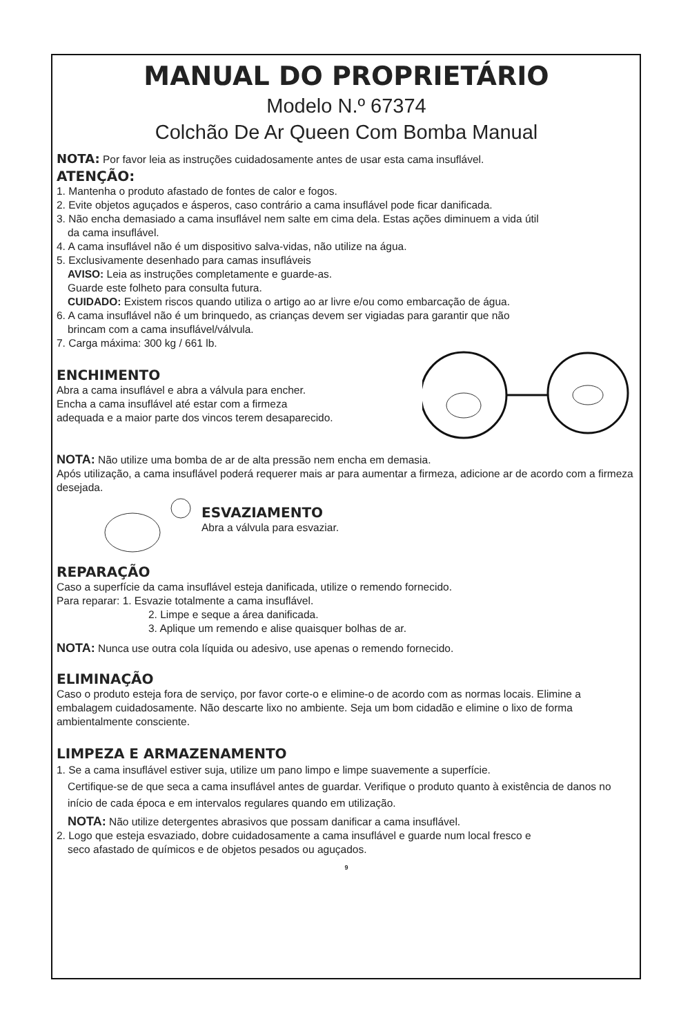MANUAL DO PROPRIETÁRIO
Modelo N.º 67374
Colchão De Ar Queen Com Bomba Manual
NOTA: Por favor leia as instruções cuidadosamente antes de usar esta cama insuflável.
ATENÇÃO:
1. Mantenha o produto afastado de fontes de calor e fogos.
2. Evite objetos aguçados e ásperos, caso contrário a cama insuflável pode ficar danificada.
3. Não encha demasiado a cama insuflável nem salte em cima dela. Estas ações diminuem a vida útil
da cama insuflável.
4. A cama insuflável não é um dispositivo salva-vidas, não utilize na água.
5. Exclusivamente desenhado para camas insufláveis
AVISO: Leia as instruções completamente e guarde-as.
Guarde este folheto para consulta futura.
CUIDADO: Existem riscos quando utiliza o artigo ao ar livre e/ou como embarcação de água.
6. A cama insuflável não é um brinquedo, as crianças devem ser vigiadas para garantir que não
brincam com a cama insuflável/válvula.
7. Carga máxima: 300 kg / 661 lb.
ENCHIMENTO
Abra a cama insuflável e abra a válvula para encher.
Encha a cama insuflável até estar com a firmeza
adequada e a maior parte dos vincos terem desaparecido.
NOTA: Não utilize uma bomba de ar de alta pressão nem encha em demasia.
Após utilização, a cama insuflável poderá requerer mais ar para aumentar a firmeza, adicione ar de acordo com a firmeza desejada.
ESVAZIAMENTO
Abra a válvula para esvaziar.
REPARAÇÃO
Caso a superfície da cama insuflável esteja danificada, utilize o remendo fornecido.
Para reparar: 1. Esvazie totalmente a cama insuflável.
2. Limpe e seque a área danificada.
3. Aplique um remendo e alise quaisquer bolhas de ar.
NOTA: Nunca use outra cola líquida ou adesivo, use apenas o remendo fornecido.
ELIMINAÇÃO
Caso o produto esteja fora de serviço, por favor corte-o e elimine-o de acordo com as normas locais. Elimine a embalagem cuidadosamente. Não descarte lixo no ambiente. Seja um bom cidadão e elimine o lixo de forma ambientalmente consciente.
LIMPEZA E ARMAZENAMENTO
1. Se a cama insuflável estiver suja, utilize um pano limpo e limpe suavemente a superfície.
Certifique-se de que seca a cama insuflável antes de guardar. Verifique o produto quanto à existência de danos no início de cada época e em intervalos regulares quando em utilização.
NOTA: Não utilize detergentes abrasivos que possam danificar a cama insuflável.
2. Logo que esteja esvaziado, dobre cuidadosamente a cama insuflável e guarde num local fresco e
seco afastado de químicos e de objetos pesados ou aguçados.
9